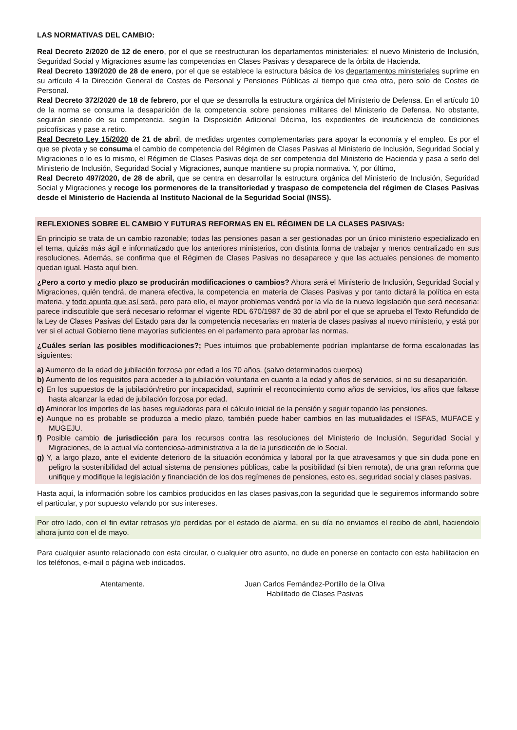LAS NORMATIVAS DEL CAMBIO:
Real Decreto 2/2020 de 12 de enero, por el que se reestructuran los departamentos ministeriales: el nuevo Ministerio de Inclusión, Seguridad Social y Migraciones asume las competencias en Clases Pasivas y desaparece de la órbita de Hacienda.
Real Decreto 139/2020 de 28 de enero, por el que se establece la estructura básica de los departamentos ministeriales suprime en su artículo 4 la Dirección General de Costes de Personal y Pensiones Públicas al tiempo que crea otra, pero solo de Costes de Personal.
Real Decreto 372/2020 de 18 de febrero, por el que se desarrolla la estructura orgánica del Ministerio de Defensa. En el artículo 10 de la norma se consuma la desaparición de la competencia sobre pensiones militares del Ministerio de Defensa. No obstante, seguirán siendo de su competencia, según la Disposición Adicional Décima, los expedientes de insuficiencia de condiciones psicofísicas y pase a retiro.
Real Decreto Ley 15/2020 de 21 de abril, de medidas urgentes complementarias para apoyar la economía y el empleo. Es por el que se pivota y se consuma el cambio de competencia del Régimen de Clases Pasivas al Ministerio de Inclusión, Seguridad Social y Migraciones o lo es lo mismo, el Régimen de Clases Pasivas deja de ser competencia del Ministerio de Hacienda y pasa a serlo del Ministerio de Inclusión, Seguridad Social y Migraciones, aunque mantiene su propia normativa. Y, por último,
Real Decreto 497/2020, de 28 de abril, que se centra en desarrollar la estructura orgánica del Ministerio de Inclusión, Seguridad Social y Migraciones y recoge los pormenores de la transitoriedad y traspaso de competencia del régimen de Clases Pasivas desde el Ministerio de Hacienda al Instituto Nacional de la Seguridad Social (INSS).
REFLEXIONES SOBRE EL CAMBIO Y FUTURAS REFORMAS EN EL RÉGIMEN DE LA CLASES PASIVAS:
En principio se trata de un cambio razonable; todas las pensiones pasan a ser gestionadas por un único ministerio especializado en el tema, quizás más ágil e informatizado que los anteriores ministerios, con distinta forma de trabajar y menos centralizado en sus resoluciones. Además, se confirma que el Régimen de Clases Pasivas no desaparece y que las actuales pensiones de momento quedan igual. Hasta aquí bien.
¿Pero a corto y medio plazo se producirán modificaciones o cambios? Ahora será el Ministerio de Inclusión, Seguridad Social y Migraciones, quién tendrá, de manera efectiva, la competencia en materia de Clases Pasivas y por tanto dictará la política en esta materia, y todo apunta que así será, pero para ello, el mayor problemas vendrá por la vía de la nueva legislación que será necesaria: parece indiscutible que será necesario reformar el vigente RDL 670/1987 de 30 de abril por el que se aprueba el Texto Refundido de la Ley de Clases Pasivas del Estado para dar la competencia necesarias en materia de clases pasivas al nuevo ministerio, y está por ver si el actual Gobierno tiene mayorías suficientes en el parlamento para aprobar las normas.
¿Cuáles serían las posibles modificaciones?; Pues intuimos que probablemente podrían implantarse de forma escalonadas las siguientes:
a) Aumento de la edad de jubilación forzosa por edad a los 70 años. (salvo determinados cuerpos)
b) Aumento de los requisitos para acceder a la jubilación voluntaria en cuanto a la edad y años de servicios, si no su desaparición.
c) En los supuestos de la jubilación/retiro por incapacidad, suprimir el reconocimiento como años de servicios, los años que faltase hasta alcanzar la edad de jubilación forzosa por edad.
d) Aminorar los importes de las bases reguladoras para el cálculo inicial de la pensión y seguir topando las pensiones.
e) Aunque no es probable se produzca a medio plazo, también puede haber cambios en las mutualidades el ISFAS, MUFACE y MUGEJU.
f) Posible cambio de jurisdicción para los recursos contra las resoluciones del Ministerio de Inclusión, Seguridad Social y Migraciones, de la actual vía contenciosa-administrativa a la de la jurisdicción de lo Social.
g) Y, a largo plazo, ante el evidente deterioro de la situación económica y laboral por la que atravesamos y que sin duda pone en peligro la sostenibilidad del actual sistema de pensiones públicas, cabe la posibilidad (si bien remota), de una gran reforma que unifique y modifique la legislación y financiación de los dos regímenes de pensiones, esto es, seguridad social y clases pasivas.
Hasta aquí, la información sobre los cambios producidos en las clases pasivas,con la seguridad que le seguiremos informando sobre el particular, y por supuesto velando por sus intereses.
Por otro lado, con el fin evitar retrasos y/o perdidas por el estado de alarma, en su día no enviamos el recibo de abril, haciendolo ahora junto con el de mayo.
Para cualquier asunto relacionado con esta circular, o cualquier otro asunto, no dude en ponerse en contacto con esta habilitacion en los teléfonos, e-mail o página web indicados.
Atentamente. Juan Carlos Fernández-Portillo de la Oliva
Habilitado de Clases Pasivas